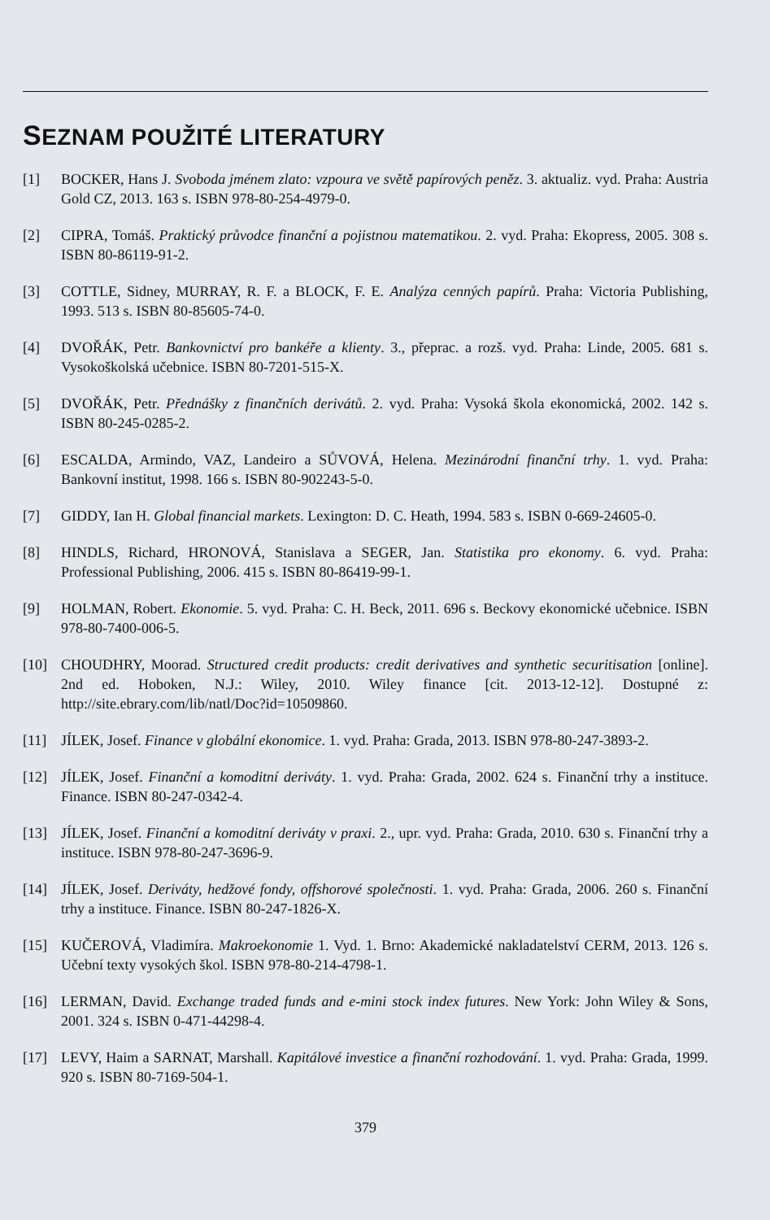SEZNAM POUŽITÉ LITERATURY
[1] BOCKER, Hans J. Svoboda jménem zlato: vzpoura ve světě papírových peněz. 3. aktualiz. vyd. Praha: Austria Gold CZ, 2013. 163 s. ISBN 978-80-254-4979-0.
[2] CIPRA, Tomáš. Praktický průvodce finanční a pojistnou matematikou. 2. vyd. Praha: Ekopress, 2005. 308 s. ISBN 80-86119-91-2.
[3] COTTLE, Sidney, MURRAY, R. F. a BLOCK, F. E. Analýza cenných papírů. Praha: Victoria Publishing, 1993. 513 s. ISBN 80-85605-74-0.
[4] DVOŘÁK, Petr. Bankovnictví pro bankéře a klienty. 3., přeprac. a rozš. vyd. Praha: Linde, 2005. 681 s. Vysokoškolská učebnice. ISBN 80-7201-515-X.
[5] DVOŘÁK, Petr. Přednášky z finančních derivátů. 2. vyd. Praha: Vysoká škola ekonomická, 2002. 142 s. ISBN 80-245-0285-2.
[6] ESCALDA, Armindo, VAZ, Landeiro a SŮVOVÁ, Helena. Mezinárodní finanční trhy. 1. vyd. Praha: Bankovní institut, 1998. 166 s. ISBN 80-902243-5-0.
[7] GIDDY, Ian H. Global financial markets. Lexington: D. C. Heath, 1994. 583 s. ISBN 0-669-24605-0.
[8] HINDLS, Richard, HRONOVÁ, Stanislava a SEGER, Jan. Statistika pro ekonomy. 6. vyd. Praha: Professional Publishing, 2006. 415 s. ISBN 80-86419-99-1.
[9] HOLMAN, Robert. Ekonomie. 5. vyd. Praha: C. H. Beck, 2011. 696 s. Beckovy ekonomické učebnice. ISBN 978-80-7400-006-5.
[10] CHOUDHRY, Moorad. Structured credit products: credit derivatives and synthetic securitisation [online]. 2nd ed. Hoboken, N.J.: Wiley, 2010. Wiley finance [cit. 2013-12-12]. Dostupné z: http://site.ebrary.com/lib/natl/Doc?id=10509860.
[11] JÍLEK, Josef. Finance v globální ekonomice. 1. vyd. Praha: Grada, 2013. ISBN 978-80-247-3893-2.
[12] JÍLEK, Josef. Finanční a komoditní deriváty. 1. vyd. Praha: Grada, 2002. 624 s. Finanční trhy a instituce. Finance. ISBN 80-247-0342-4.
[13] JÍLEK, Josef. Finanční a komoditní deriváty v praxi. 2., upr. vyd. Praha: Grada, 2010. 630 s. Finanční trhy a instituce. ISBN 978-80-247-3696-9.
[14] JÍLEK, Josef. Deriváty, hedžové fondy, offshorové společnosti. 1. vyd. Praha: Grada, 2006. 260 s. Finanční trhy a instituce. Finance. ISBN 80-247-1826-X.
[15] KUČEROVÁ, Vladimíra. Makroekonomie 1. Vyd. 1. Brno: Akademické nakladatelství CERM, 2013. 126 s. Učební texty vysokých škol. ISBN 978-80-214-4798-1.
[16] LERMAN, David. Exchange traded funds and e-mini stock index futures. New York: John Wiley & Sons, 2001. 324 s. ISBN 0-471-44298-4.
[17] LEVY, Haim a SARNAT, Marshall. Kapitálové investice a finanční rozhodování. 1. vyd. Praha: Grada, 1999. 920 s. ISBN 80-7169-504-1.
379